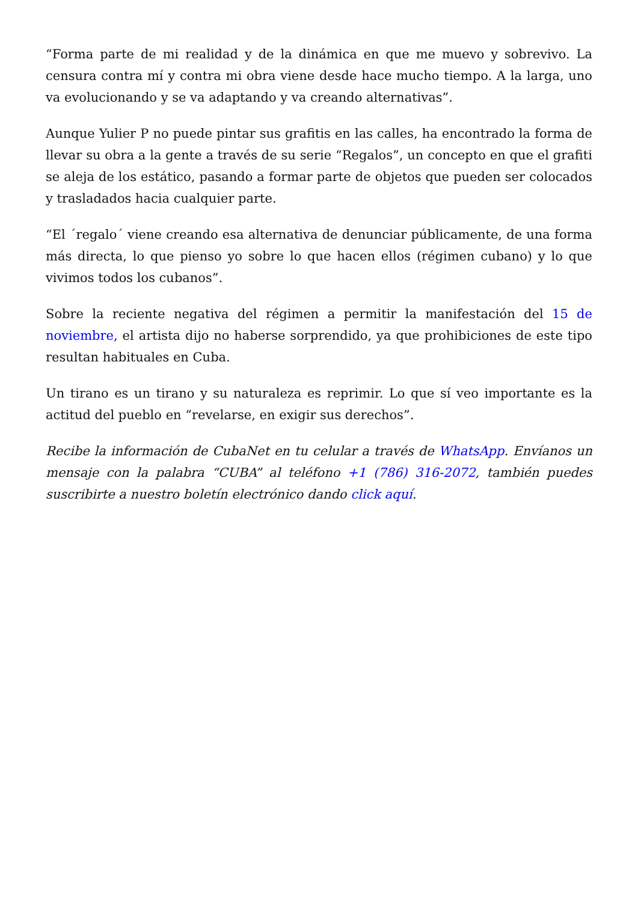“Forma parte de mi realidad y de la dinámica en que me muevo y sobrevivo. La censura contra mí y contra mi obra viene desde hace mucho tiempo. A la larga, uno va evolucionando y se va adaptando y va creando alternativas”.
Aunque Yulier P no puede pintar sus grafitis en las calles, ha encontrado la forma de llevar su obra a la gente a través de su serie “Regalos”, un concepto en que el grafiti se aleja de los estático, pasando a formar parte de objetos que pueden ser colocados y trasladados hacia cualquier parte.
“El ´regalo´ viene creando esa alternativa de denunciar públicamente, de una forma más directa, lo que pienso yo sobre lo que hacen ellos (régimen cubano) y lo que vivimos todos los cubanos”.
Sobre la reciente negativa del régimen a permitir la manifestación del 15 de noviembre, el artista dijo no haberse sorprendido, ya que prohibiciones de este tipo resultan habituales en Cuba.
Un tirano es un tirano y su naturaleza es reprimir. Lo que sí veo importante es la actitud del pueblo en “revelarse, en exigir sus derechos”.
Recibe la información de CubaNet en tu celular a través de WhatsApp. Envíanos un mensaje con la palabra “CUBA” al teléfono +1 (786) 316-2072, también puedes suscribirte a nuestro boletín electrónico dando click aquí.